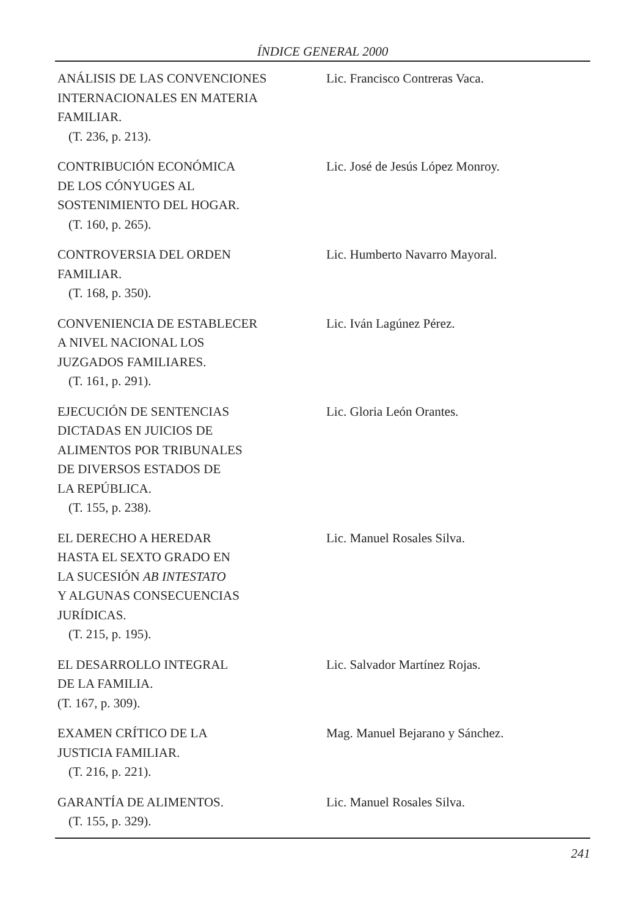ÍNDICE GENERAL 2000
ANÁLISIS DE LAS CONVENCIONES
INTERNACIONALES EN MATERIA
FAMILIAR.
(T. 236, p. 213).
Lic. Francisco Contreras Vaca.
CONTRIBUCIÓN ECONÓMICA
DE LOS CÓNYUGES AL
SOSTENIMIENTO DEL HOGAR.
(T. 160, p. 265).
Lic. José de Jesús López Monroy.
CONTROVERSIA DEL ORDEN
FAMILIAR.
(T. 168, p. 350).
Lic. Humberto Navarro Mayoral.
CONVENIENCIA DE ESTABLECER
A NIVEL NACIONAL LOS
JUZGADOS FAMILIARES.
(T. 161, p. 291).
Lic. Iván Lagúnez Pérez.
EJECUCIÓN DE SENTENCIAS
DICTADAS EN JUICIOS DE
ALIMENTOS POR TRIBUNALES
DE DIVERSOS ESTADOS DE
LA REPÚBLICA.
(T. 155, p. 238).
Lic. Gloria León Orantes.
EL DERECHO A HEREDAR
HASTA EL SEXTO GRADO EN
LA SUCESIÓN AB INTESTATO
Y ALGUNAS CONSECUENCIAS
JURÍDICAS.
(T. 215, p. 195).
Lic. Manuel Rosales Silva.
EL DESARROLLO INTEGRAL
DE LA FAMILIA.
(T. 167, p. 309).
Lic. Salvador Martínez Rojas.
EXAMEN CRÍTICO DE LA
JUSTICIA FAMILIAR.
(T. 216, p. 221).
Mag. Manuel Bejarano y Sánchez.
GARANTÍA DE ALIMENTOS.
(T. 155, p. 329).
Lic. Manuel Rosales Silva.
241